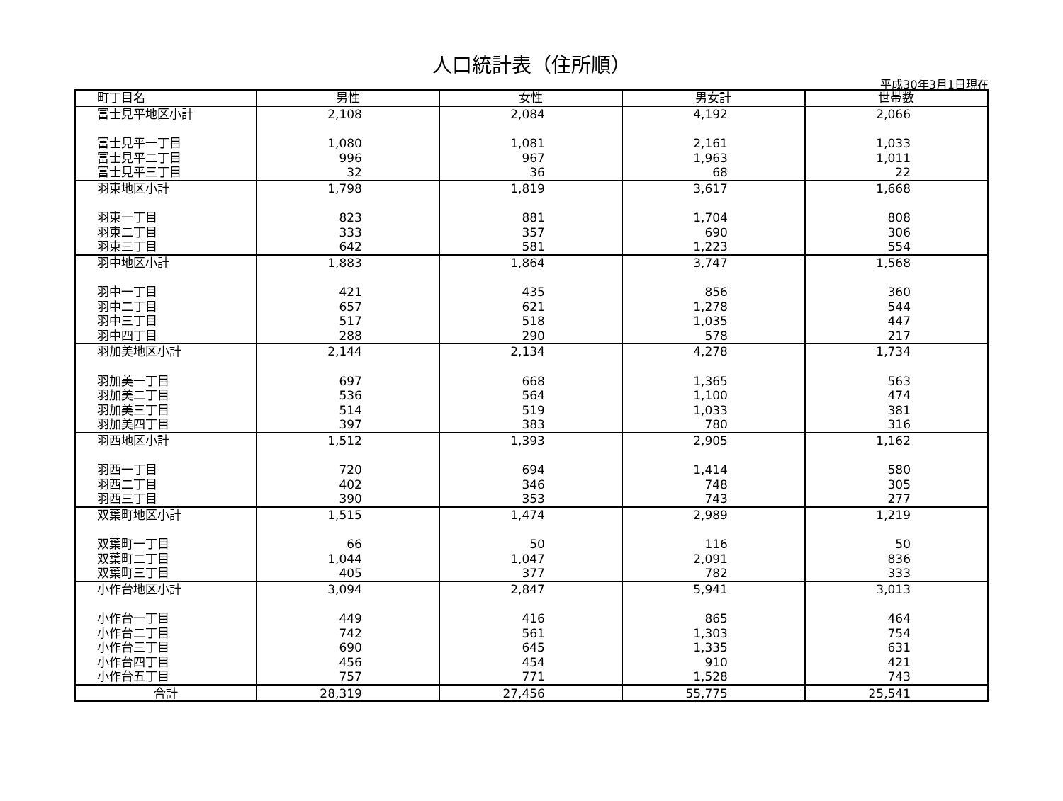人口統計表（住所順）
平成30年3月1日現在
| 町丁目名 | 男性 | 女性 | 男女計 | 世帯数 |
| --- | --- | --- | --- | --- |
| 富士見平地区小計 | 2,108 | 2,084 | 4,192 | 2,066 |
| 富士見平一丁目 | 1,080 | 1,081 | 2,161 | 1,033 |
| 富士見平二丁目 | 996 | 967 | 1,963 | 1,011 |
| 富士見平三丁目 | 32 | 36 | 68 | 22 |
| 羽東地区小計 | 1,798 | 1,819 | 3,617 | 1,668 |
| 羽東一丁目 | 823 | 881 | 1,704 | 808 |
| 羽東二丁目 | 333 | 357 | 690 | 306 |
| 羽東三丁目 | 642 | 581 | 1,223 | 554 |
| 羽中地区小計 | 1,883 | 1,864 | 3,747 | 1,568 |
| 羽中一丁目 | 421 | 435 | 856 | 360 |
| 羽中二丁目 | 657 | 621 | 1,278 | 544 |
| 羽中三丁目 | 517 | 518 | 1,035 | 447 |
| 羽中四丁目 | 288 | 290 | 578 | 217 |
| 羽加美地区小計 | 2,144 | 2,134 | 4,278 | 1,734 |
| 羽加美一丁目 | 697 | 668 | 1,365 | 563 |
| 羽加美二丁目 | 536 | 564 | 1,100 | 474 |
| 羽加美三丁目 | 514 | 519 | 1,033 | 381 |
| 羽加美四丁目 | 397 | 383 | 780 | 316 |
| 羽西地区小計 | 1,512 | 1,393 | 2,905 | 1,162 |
| 羽西一丁目 | 720 | 694 | 1,414 | 580 |
| 羽西二丁目 | 402 | 346 | 748 | 305 |
| 羽西三丁目 | 390 | 353 | 743 | 277 |
| 双葉町地区小計 | 1,515 | 1,474 | 2,989 | 1,219 |
| 双葉町一丁目 | 66 | 50 | 116 | 50 |
| 双葉町二丁目 | 1,044 | 1,047 | 2,091 | 836 |
| 双葉町三丁目 | 405 | 377 | 782 | 333 |
| 小作台地区小計 | 3,094 | 2,847 | 5,941 | 3,013 |
| 小作台一丁目 | 449 | 416 | 865 | 464 |
| 小作台二丁目 | 742 | 561 | 1,303 | 754 |
| 小作台三丁目 | 690 | 645 | 1,335 | 631 |
| 小作台四丁目 | 456 | 454 | 910 | 421 |
| 小作台五丁目 | 757 | 771 | 1,528 | 743 |
| 合計 | 28,319 | 27,456 | 55,775 | 25,541 |